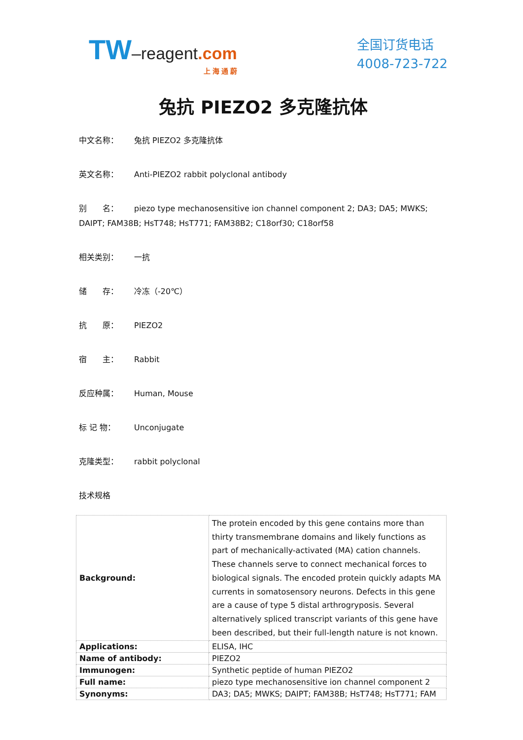TW–reagent.com
上 海 通 蔚
全国订货电话
4008-723-722
兔抗 PIEZO2 多克隆抗体
中文名称： 兔抗 PIEZO2 多克隆抗体
英文名称： Anti-PIEZO2 rabbit polyclonal antibody
别　　名： piezo type mechanosensitive ion channel component 2; DA3; DA5; MWKS; DAIPT; FAM38B; HsT748; HsT771; FAM38B2; C18orf30; C18orf58
相关类别： 一抗
储　　存： 冷冻（-20℃）
抗　　原： PIEZO2
宿　　主： Rabbit
反应种属： Human, Mouse
标 记 物： Unconjugate
克隆类型： rabbit polyclonal
技术规格
| Background: | The protein encoded by this gene contains more than thirty transmembrane domains and likely functions as part of mechanically-activated (MA) cation channels. These channels serve to connect mechanical forces to biological signals. The encoded protein quickly adapts MA currents in somatosensory neurons. Defects in this gene are a cause of type 5 distal arthrogryposis. Several alternatively spliced transcript variants of this gene have been described, but their full-length nature is not known. |
| Applications: | ELISA, IHC |
| Name of antibody: | PIEZO2 |
| Immunogen: | Synthetic peptide of human PIEZO2 |
| Full name: | piezo type mechanosensitive ion channel component 2 |
| Synonyms: | DA3; DA5; MWKS; DAIPT; FAM38B; HsT748; HsT771; FAM |